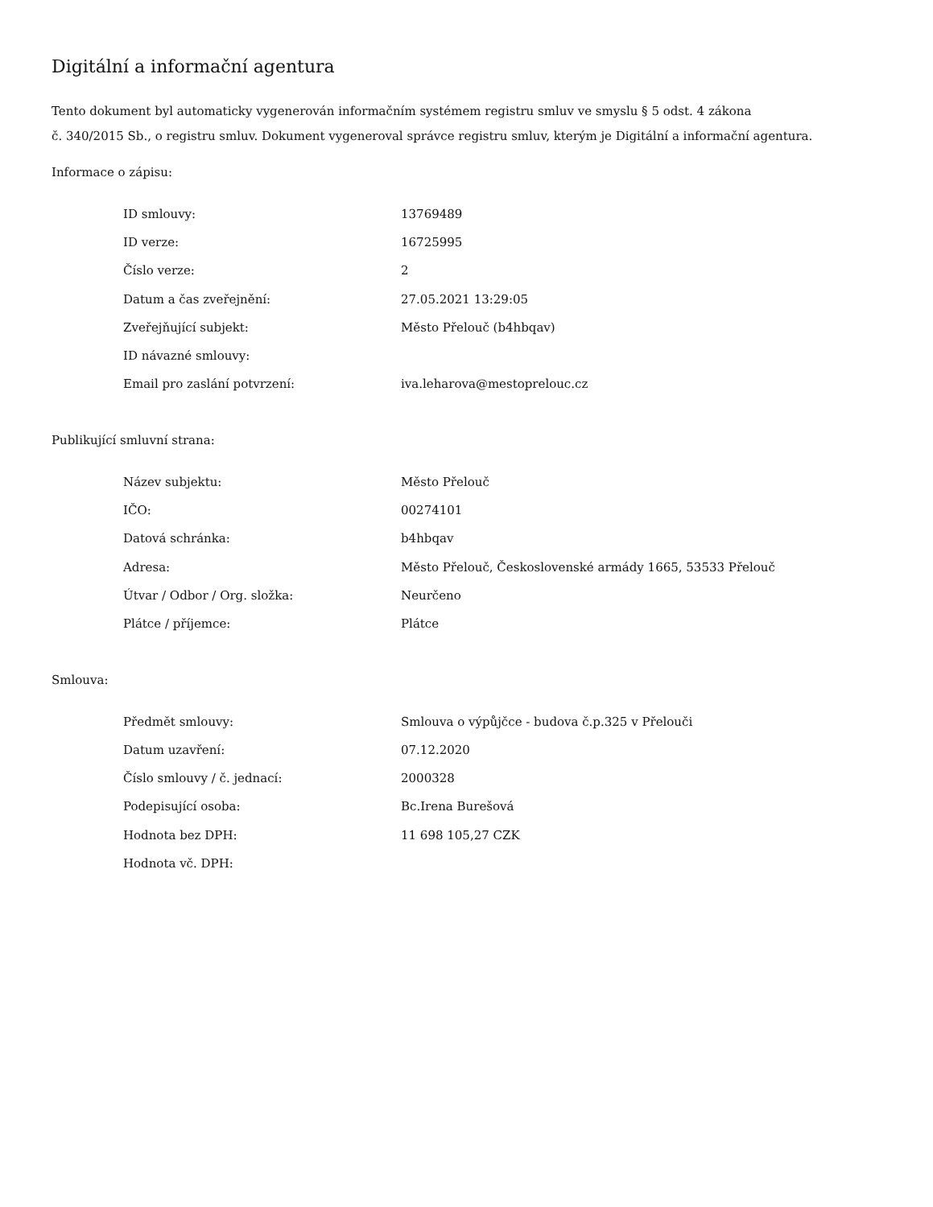Digitální a informační agentura
Tento dokument byl automaticky vygenerován informačním systémem registru smluv ve smyslu § 5 odst. 4 zákona
č. 340/2015 Sb., o registru smluv. Dokument vygeneroval správce registru smluv, kterým je Digitální a informační agentura.
Informace o zápisu:
| ID smlouvy: | 13769489 |
| ID verze: | 16725995 |
| Číslo verze: | 2 |
| Datum a čas zveřejnění: | 27.05.2021 13:29:05 |
| Zveřejňující subjekt: | Město Přelouč (b4hbqav) |
| ID návazné smlouvy: | |
| Email pro zaslání potvrzení: | iva.leharova@mestoprelouc.cz |
Publikující smluvní strana:
| Název subjektu: | Město Přelouč |
| IČO: | 00274101 |
| Datová schránka: | b4hbqav |
| Adresa: | Město Přelouč, Československé armády 1665, 53533 Přelouč |
| Útvar / Odbor / Org. složka: | Neurčeno |
| Plátce / příjemce: | Plátce |
Smlouva:
| Předmět smlouvy: | Smlouva o výpůjčce - budova č.p.325 v Přelouči |
| Datum uzavření: | 07.12.2020 |
| Číslo smlouvy / č. jednací: | 2000328 |
| Podepisující osoba: | Bc.Irena Burešová |
| Hodnota bez DPH: | 11 698 105,27 CZK |
| Hodnota vč. DPH: | |